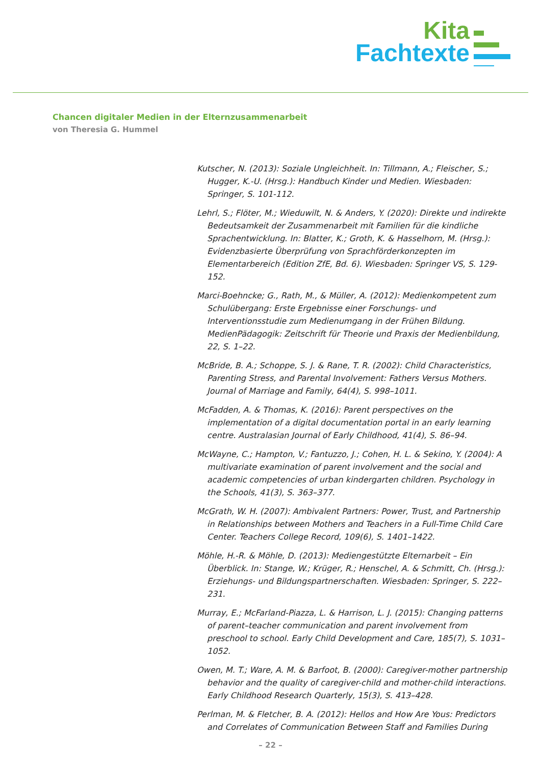Kita
Fachtexte
Chancen digitaler Medien in der Elternzusammenarbeit
von Theresia G. Hummel
Kutscher, N. (2013): Soziale Ungleichheit. In: Tillmann, A.; Fleischer, S.; Hugger, K.-U. (Hrsg.): Handbuch Kinder und Medien. Wiesbaden: Springer, S. 101-112.
Lehrl, S.; Flöter, M.; Wieduwilt, N. & Anders, Y. (2020): Direkte und indirekte Bedeutsamkeit der Zusammenarbeit mit Familien für die kindliche Sprachentwicklung. In: Blatter, K.; Groth, K. & Hasselhorn, M. (Hrsg.): Evidenzbasierte Überprüfung von Sprachförderkonzepten im Elementarbereich (Edition ZfE, Bd. 6). Wiesbaden: Springer VS, S. 129-152.
Marci-Boehncke; G., Rath, M., & Müller, A. (2012): Medienkompetent zum Schulübergang: Erste Ergebnisse einer Forschungs- und Interventionsstudie zum Medienumgang in der Frühen Bildung. MedienPädagogik: Zeitschrift für Theorie und Praxis der Medienbildung, 22, S. 1–22.
McBride, B. A.; Schoppe, S. J. & Rane, T. R. (2002): Child Characteristics, Parenting Stress, and Parental Involvement: Fathers Versus Mothers. Journal of Marriage and Family, 64(4), S. 998–1011.
McFadden, A. & Thomas, K. (2016): Parent perspectives on the implementation of a digital documentation portal in an early learning centre. Australasian Journal of Early Childhood, 41(4), S. 86–94.
McWayne, C.; Hampton, V.; Fantuzzo, J.; Cohen, H. L. & Sekino, Y. (2004): A multivariate examination of parent involvement and the social and academic competencies of urban kindergarten children. Psychology in the Schools, 41(3), S. 363–377.
McGrath, W. H. (2007): Ambivalent Partners: Power, Trust, and Partnership in Relationships between Mothers and Teachers in a Full-Time Child Care Center. Teachers College Record, 109(6), S. 1401–1422.
Möhle, H.-R. & Möhle, D. (2013): Mediengestützte Elternarbeit – Ein Überblick. In: Stange, W.; Krüger, R.; Henschel, A. & Schmitt, Ch. (Hrsg.): Erziehungs- und Bildungspartnerschaften. Wiesbaden: Springer, S. 222–231.
Murray, E.; McFarland-Piazza, L. & Harrison, L. J. (2015): Changing patterns of parent–teacher communication and parent involvement from preschool to school. Early Child Development and Care, 185(7), S. 1031–1052.
Owen, M. T.; Ware, A. M. & Barfoot, B. (2000): Caregiver-mother partnership behavior and the quality of caregiver-child and mother-child interactions. Early Childhood Research Quarterly, 15(3), S. 413–428.
Perlman, M. & Fletcher, B. A. (2012): Hellos and How Are Yous: Predictors and Correlates of Communication Between Staff and Families During
– 22 –